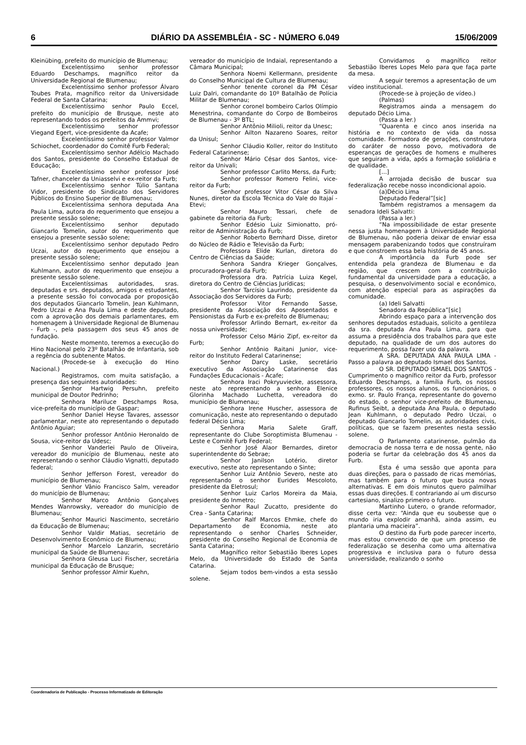6 DIÁRIO DA ASSEMBLÉIA - SC - NÚMERO 6.049 15/06/2009
Kleinübing, prefeito do município de Blumenau;
Excelentíssimo senhor professor Eduardo Deschamps, magnífico reitor da Universidade Regional de Blumenau;
Excelentíssimo senhor professor Álvaro Toubes Prata, magnífico reitor da Universidade Federal de Santa Catarina;
Excelentíssimo senhor Paulo Eccel, prefeito do município de Brusque, neste ato representando todos os prefeitos da Ammvi;
Excelentíssimo senhor professor Viegand Egert, vice-presidente da Acafe;
Excelentíssimo senhor professor Valmor Schiochet, coordenador do Comitê Furb Federal;
Excelentíssimo senhor Adélcio Machado dos Santos, presidente do Conselho Estadual de Educação;
Excelentíssimo senhor professor José Tafner, chanceler da Uniasselvi e ex-reitor da Furb;
Excelentíssimo senhor Túlio Santana Vidor, presidente do Sindicato dos Servidores Públicos do Ensino Superior de Blumenau;
Excelentíssima senhora deputada Ana Paula Lima, autora do requerimento que ensejou a presente sessão solene;
Excelentíssimo senhor deputado Giancarlo Tomelin, autor do requerimento que ensejou a presente sessão solene;
Excelentíssimo senhor deputado Pedro Uczai, autor do requerimento que ensejou a presente sessão solene;
Excelentíssimo senhor deputado Jean Kuhlmann, autor do requerimento que ensejou a presente sessão solene.
Excelentíssimas autoridades, sras. deputadas e srs. deputados, amigos e estudantes, a presente sessão foi convocada por proposição dos deputados Giancarlo Tomelin, Jean Kuhlmann, Pedro Uczai e Ana Paula Lima e deste deputado, com a aprovação dos demais parlamentares, em homenagem à Universidade Regional de Blumenau - Furb -, pela passagem dos seus 45 anos de fundação.
Neste momento, teremos a execução do Hino Nacional pelo 23º Batalhão de Infantaria, sob a regência do subtenente Matos.
(Procede-se à execução do Hino Nacional.)
Registramos, com muita satisfação, a presença das seguintes autoridades:
Senhor Hartwig Persuhn, prefeito municipal de Doutor Pedrinho;
Senhora Mariluce Deschamps Rosa, vice-prefeita do município de Gaspar;
Senhor Daniel Heyse Tavares, assessor parlamentar, neste ato representando o deputado Antônio Aguiar;
Senhor professor Antônio Heronaldo de Sousa, vice-reitor da Udesc;
Senhor Vanderlei Paulo de Oliveira, vereador do município de Blumenau, neste ato representando o senhor Cláudio Vignatti, deputado federal;
Senhor Jefferson Forest, vereador do município de Blumenau;
Senhor Vânio Francisco Salm, vereador do município de Blumenau;
Senhor Marco Antônio Gonçalves Mendes Wanrowsky, vereador do município de Blumenau;
Senhor Maurici Nascimento, secretário da Educação de Blumenau;
Senhor Valdir Matias, secretário de Desenvolvimento Econômico de Blumenau;
Senhor Marcelo Lanzarin, secretário municipal da Saúde de Blumenau;
Senhora Gleusa Luci Fischer, secretária municipal da Educação de Brusque;
Senhor professor Almir Kuehn,
vereador do município de Indaial, representando a Câmara Municipal;
Senhora Noemi Kellermann, presidente do Conselho Municipal de Cultura de Blumenau;
Senhor tenente coronel da PM César Luiz Dalri, comandante do 10º Batalhão de Polícia Militar de Blumenau;
Senhor coronel bombeiro Carlos Olímpio Menestrina, comandante do Corpo de Bombeiros de Blumenau - 3º BTL;
Senhor Antônio Milioli, reitor da Unesc;
Senhor Ailton Nazareno Soares, reitor da Unisul;
Senhor Cláudio Koller, reitor do Instituto Federal Catarinense;
Senhor Mário César dos Santos, vice-reitor da Univali;
Senhor professor Carlito Merss, da Furb;
Senhor professor Romero Felini, vice-reitor da Furb;
Senhor professor Vitor César da Silva Nunes, diretor da Escola Técnica do Vale do Itajaí - Etevi;
Senhor Mauro Tessari, chefe de gabinete da reitoria da Furb;
Senhor Edésio Luiz Simionatto, pró-reitor de Administração da Furb;
Senhor Roberto Bernhard Disse, diretor do Núcleo de Rádio e Televisão da Furb;
Professora Elide Kurlan, diretora do Centro de Ciências da Saúde;
Senhora Sandra Krieger Gonçalves, procuradora-geral da Furb;
Professora dra. Patrícia Luiza Kegel, diretora do Centro de Ciências Jurídicas;
Senhor Tarcísio Laurindo, presidente da Associação dos Servidores da Furb;
Professor Vitor Fernando Sasse, presidente da Associação dos Aposentados e Pensionistas da Furb e ex-prefeito de Blumenau;
Professor Arlindo Bernart, ex-reitor da nossa universidade;
Professor Celso Mário Zipf, ex-reitor da Furb;
Senhor Antônio Raitani Junior, vice-reitor do Instituto Federal Catarinense;
Senhor Darcy Laske, secretário executivo da Associação Catarinense das Fundações Educacionais - Acafe;
Senhora Iraci Pokryuviecke, assessora, neste ato representando a senhora Elenice Glorinha Machado Luchetta, vereadora do município de Blumenau;
Senhora Irene Huscher, assessora de comunicação, neste ato representando o deputado federal Décio Lima;
Senhora Maria Salete Graff, representante do Clube Soroptimista Blumenau - Leste e Comitê Furb Federal;
Senhor José Alaor Bernardes, diretor superintendente do Sebrae;
Senhor Janilson Lotério, diretor executivo, neste ato representando o Sinte;
Senhor Luiz Antônio Severo, neste ato representando o senhor Eurides Mescoloto, presidente da Eletrosul;
Senhor Luiz Carlos Moreira da Maia, presidente do Inmetro;
Senhor Raul Zucatto, presidente do Crea - Santa Catarina;
Senhor Ralf Marcos Ehmke, chefe do Departamento de Economia, neste ato representando o senhor Charles Schneider, presidente do Conselho Regional de Economia de Santa Catarina;
Magnífico reitor Sebastião Iberes Lopes Melo, da Universidade do Estado de Santa Catarina.
Sejam todos bem-vindos a esta sessão solene.
Convidamos o magnífico reitor Sebastião Iberes Lopes Melo para que faça parte da mesa.
A seguir teremos a apresentação de um vídeo institucional.
(Procede-se à projeção de vídeo.)
(Palmas)
Registramos ainda a mensagem do deputado Décio Lima.
(Passa a ler.)
“Quarenta e cinco anos inserida na história e no contexto de vida da nossa comunidade. Formadora de gerações, construtora do caráter de nosso povo, motivadora de esperanças de gerações de homens e mulheres que seguiram a vida, após a formação solidária e de qualidade.
[...]
A arrojada decisão de buscar sua federalização recebe nosso incondicional apoio.
(a)Décio Lima
Deputado Federal”[sic]
Também registramos a mensagem da senadora Ideli Salvatti:
(Passa a ler.)
“Na impossibilidade de estar presente nessa justa homenagem à Universidade Regional de Blumenau, não poderia deixar de enviar essa mensagem parabenizando todos que construíram e que constroem essa bela história de 45 anos.
A importância da Furb pode ser entendida pela grandeza de Blumenau e da região, que crescem com a contribuição fundamental da universidade para a educação, a pesquisa, o desenvolvimento social e econômico, com atenção especial para as aspirações da comunidade.
(a) Ideli Salvatti
Senadora da República”[sic]
Abrindo espaço para a intervenção dos senhores deputados estaduais, solicito a gentileza da sra. deputada Ana Paula Lima, para que assuma a presidência dos trabalhos para que este deputado, na qualidade de um dos autores do requerimento, possa fazer uso da palavra.
A SRA. DEPUTADA ANA PAULA LIMA - Passo a palavra ao deputado Ismael dos Santos.
O SR. DEPUTADO ISMAEL DOS SANTOS - Cumprimento o magnífico reitor da Furb, professor Eduardo Deschamps, a família Furb, os nossos professores, os nossos alunos, os funcionários, o exmo. sr. Paulo França, representante do governo do estado, o senhor vice-prefeito de Blumenau, Rufinus Seibt, a deputada Ana Paula, o deputado Jean Kuhlmann, o deputado Pedro Uczai, o deputado Giancarlo Tomelin, as autoridades civis, políticas, que se fazem presentes nesta sessão solene.
O Parlamento catarinense, pulmão da democracia de nossa terra e de nossa gente, não poderia se furtar da celebração dos 45 anos da Furb.
Esta é uma sessão que aponta para duas direções, para o passado de ricas memórias, mas também para o futuro que busca novas alternativas. E em dois minutos quero palmilhar essas duas direções. E contrariando aí um discurso cartesiano, sinalizo primeiro o futuro.
Martinho Lutero, o grande reformador, disse certa vez: “Ainda que eu soubesse que o mundo iria explodir amanhã, ainda assim, eu plantaria uma macieira”.
O destino da Furb pode parecer incerto, mas estou convencido de que um processo de federalização se desenha como uma alternativa progressiva e inclusiva para o futuro dessa universidade, realizando o sonho
Coordenadoria de Publicação - Processo Informatizado de Editoração